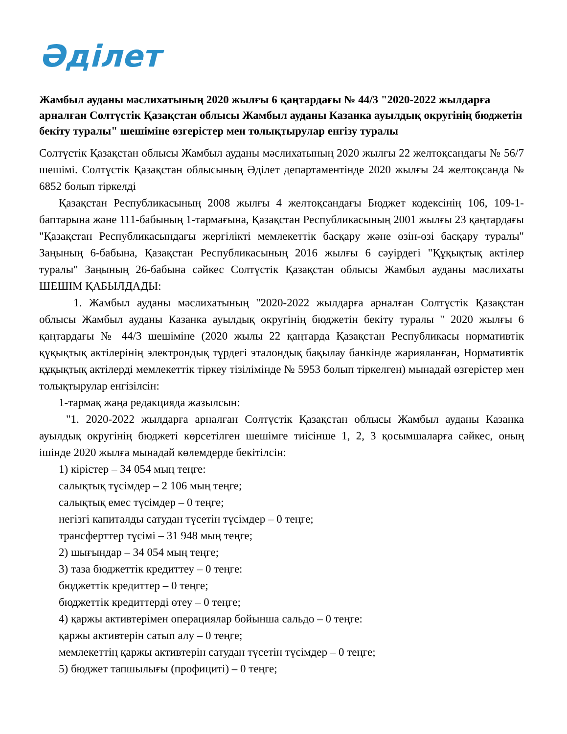Әділет
Жамбыл ауданы мәслихатының 2020 жылғы 6 қаңтардағы № 44/3 "2020-2022 жылдарға арналған Солтүстік Қазақстан облысы Жамбыл ауданы Казанка ауылдық округінің бюджетін бекіту туралы" шешіміне өзгерістер мен толықтырулар енгізу туралы
Солтүстік Қазақстан облысы Жамбыл ауданы мәслихатының 2020 жылғы 22 желтоқсандағы № 56/7 шешімі. Солтүстік Қазақстан облысының Әділет департаментінде 2020 жылғы 24 желтоқсанда № 6852 болып тіркелді
Қазақстан Республикасының 2008 жылғы 4 желтоқсандағы Бюджет кодексінің 106, 109-1-баптарына және 111-бабының 1-тармағына, Қазақстан Республикасының 2001 жылғы 23 қаңтардағы "Қазақстан Республикасындағы жергілікті мемлекеттік басқару және өзін-өзі басқару туралы" Заңының 6-бабына, Қазақстан Республикасының 2016 жылғы 6 сәуірдегі "Құқықтық актілер туралы" Заңының 26-бабына сәйкес Солтүстік Қазақстан облысы Жамбыл ауданы мәслихаты ШЕШІМ ҚАБЫЛДАДЫ:
1. Жамбыл ауданы мәслихатының "2020-2022 жылдарға арналған Солтүстік Қазақстан облысы Жамбыл ауданы Казанка ауылдық округінің бюджетін бекіту туралы " 2020 жылғы 6 қаңтардағы № 44/3 шешіміне (2020 жылы 22 қаңтарда Қазақстан Республикасы нормативтік құқықтық актілерінің электрондық түрдегі эталондық бақылау банкінде жарияланған, Нормативтік құқықтық актілерді мемлекеттік тіркеу тізілімінде № 5953 болып тіркелген) мынадай өзгерістер мен толықтырулар енгізілсін:
1-тармақ жаңа редакцияда жазылсын:
"1. 2020-2022 жылдарға арналған Солтүстік Қазақстан облысы Жамбыл ауданы Казанка ауылдық округінің бюджеті көрсетілген шешімге тиісінше 1, 2, 3 қосымшаларға сәйкес, оның ішінде 2020 жылға мынадай көлемдерде бекітілсін:
1) кірістер – 34 054 мың теңге:
салықтық түсімдер – 2 106 мың теңге;
салықтық емес түсімдер – 0 теңге;
негізгі капиталды сатудан түсетін түсімдер – 0 теңге;
трансферттер түсімі – 31 948 мың теңге;
2) шығындар – 34 054 мың теңге;
3) таза бюджеттік кредиттеу – 0 теңге:
бюджеттік кредиттер – 0 теңге;
бюджеттік кредиттерді өтеу – 0 теңге;
4) қаржы активтерімен операциялар бойынша сальдо – 0 теңге:
қаржы активтерін сатып алу – 0 теңге;
мемлекеттің қаржы активтерін сатудан түсетін түсімдер – 0 теңге;
5) бюджет тапшылығы (профициті) – 0 теңге;